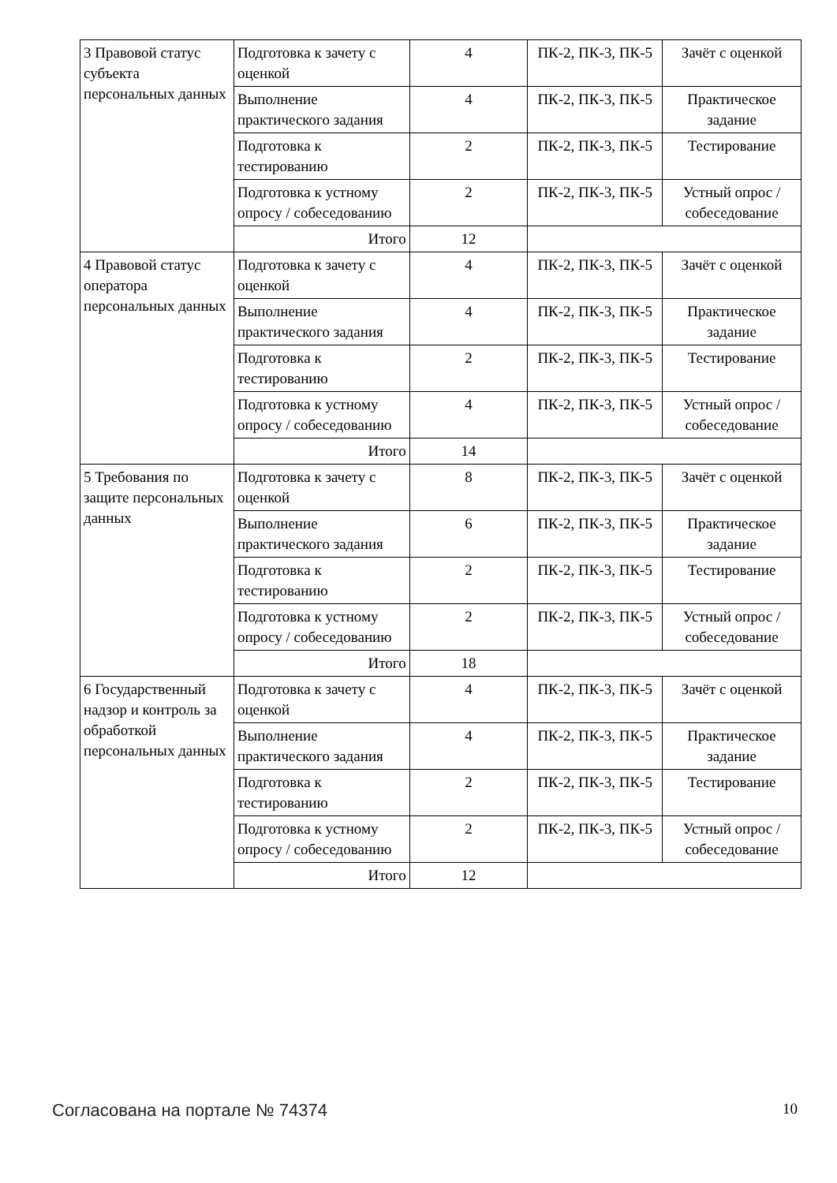| 3 Правовой статус субъекта персональных данных | Подготовка к зачету с оценкой | 4 | ПК-2, ПК-3, ПК-5 | Зачёт с оценкой |
| | Выполнение практического задания | 4 | ПК-2, ПК-3, ПК-5 | Практическое задание |
| | Подготовка к тестированию | 2 | ПК-2, ПК-3, ПК-5 | Тестирование |
| | Подготовка к устному опросу / собеседованию | 2 | ПК-2, ПК-3, ПК-5 | Устный опрос / собеседование |
| | Итого | 12 | | |
| 4 Правовой статус оператора персональных данных | Подготовка к зачету с оценкой | 4 | ПК-2, ПК-3, ПК-5 | Зачёт с оценкой |
| | Выполнение практического задания | 4 | ПК-2, ПК-3, ПК-5 | Практическое задание |
| | Подготовка к тестированию | 2 | ПК-2, ПК-3, ПК-5 | Тестирование |
| | Подготовка к устному опросу / собеседованию | 4 | ПК-2, ПК-3, ПК-5 | Устный опрос / собеседование |
| | Итого | 14 | | |
| 5 Требования по защите персональных данных | Подготовка к зачету с оценкой | 8 | ПК-2, ПК-3, ПК-5 | Зачёт с оценкой |
| | Выполнение практического задания | 6 | ПК-2, ПК-3, ПК-5 | Практическое задание |
| | Подготовка к тестированию | 2 | ПК-2, ПК-3, ПК-5 | Тестирование |
| | Подготовка к устному опросу / собеседованию | 2 | ПК-2, ПК-3, ПК-5 | Устный опрос / собеседование |
| | Итого | 18 | | |
| 6 Государственный надзор и контроль за обработкой персональных данных | Подготовка к зачету с оценкой | 4 | ПК-2, ПК-3, ПК-5 | Зачёт с оценкой |
| | Выполнение практического задания | 4 | ПК-2, ПК-3, ПК-5 | Практическое задание |
| | Подготовка к тестированию | 2 | ПК-2, ПК-3, ПК-5 | Тестирование |
| | Подготовка к устному опросу / собеседованию | 2 | ПК-2, ПК-3, ПК-5 | Устный опрос / собеседование |
| | Итого | 12 | | |
Согласована на портале № 74374 10